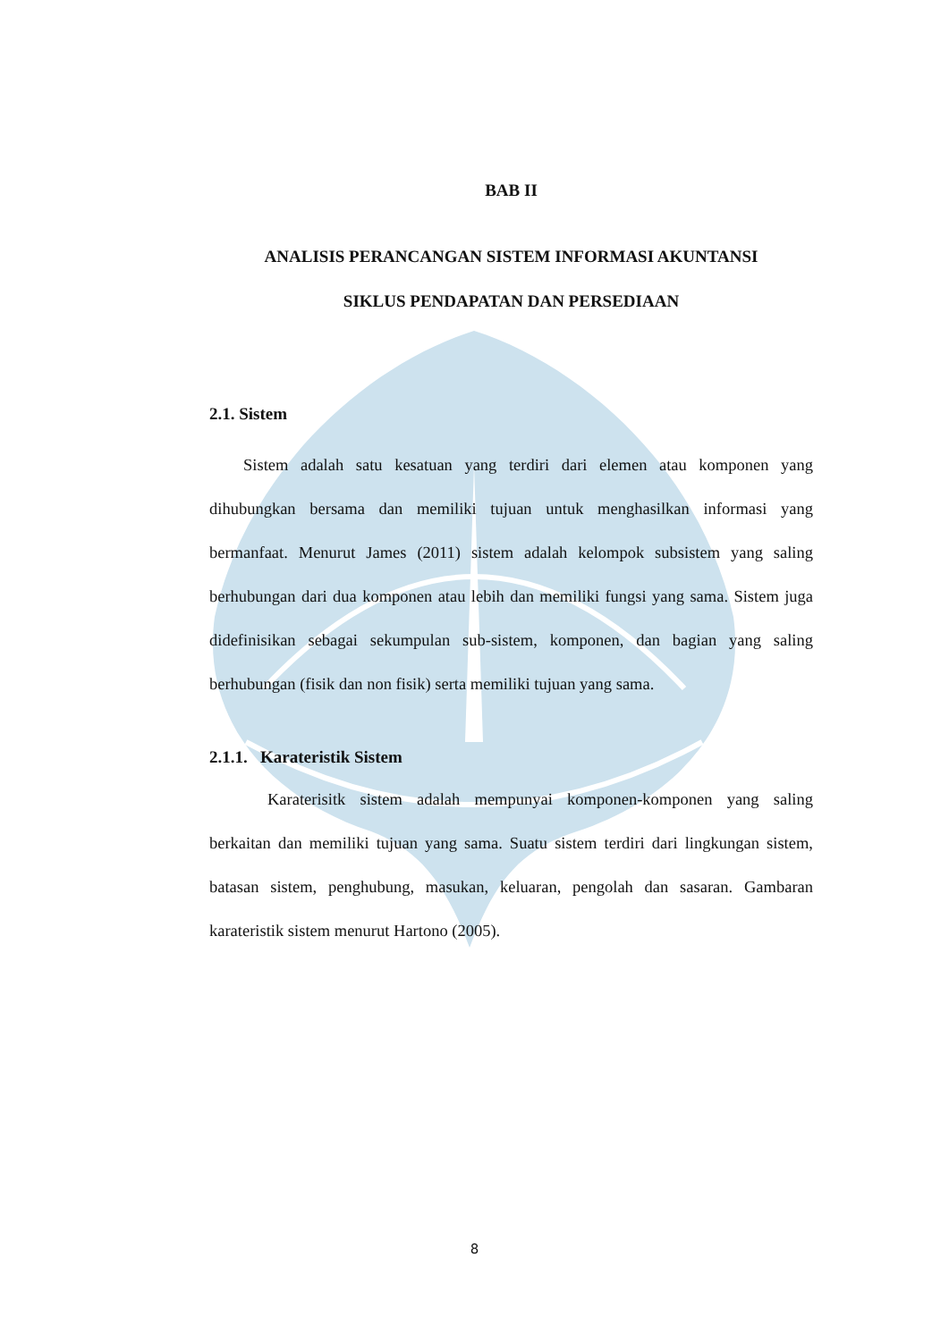BAB II
ANALISIS PERANCANGAN SISTEM INFORMASI AKUNTANSI
SIKLUS PENDAPATAN DAN PERSEDIAAN
2.1. Sistem
Sistem adalah satu kesatuan yang terdiri dari elemen atau komponen yang dihubungkan bersama dan memiliki tujuan untuk menghasilkan informasi yang bermanfaat. Menurut James (2011) sistem adalah kelompok subsistem yang saling berhubungan dari dua komponen atau lebih dan memiliki fungsi yang sama. Sistem juga didefinisikan sebagai sekumpulan sub-sistem, komponen, dan bagian yang saling berhubungan (fisik dan non fisik) serta memiliki tujuan yang sama.
2.1.1. Karateristik Sistem
Karaterisitk sistem adalah mempunyai komponen-komponen yang saling berkaitan dan memiliki tujuan yang sama. Suatu sistem terdiri dari lingkungan sistem, batasan sistem, penghubung, masukan, keluaran, pengolah dan sasaran. Gambaran karateristik sistem menurut Hartono (2005).
8